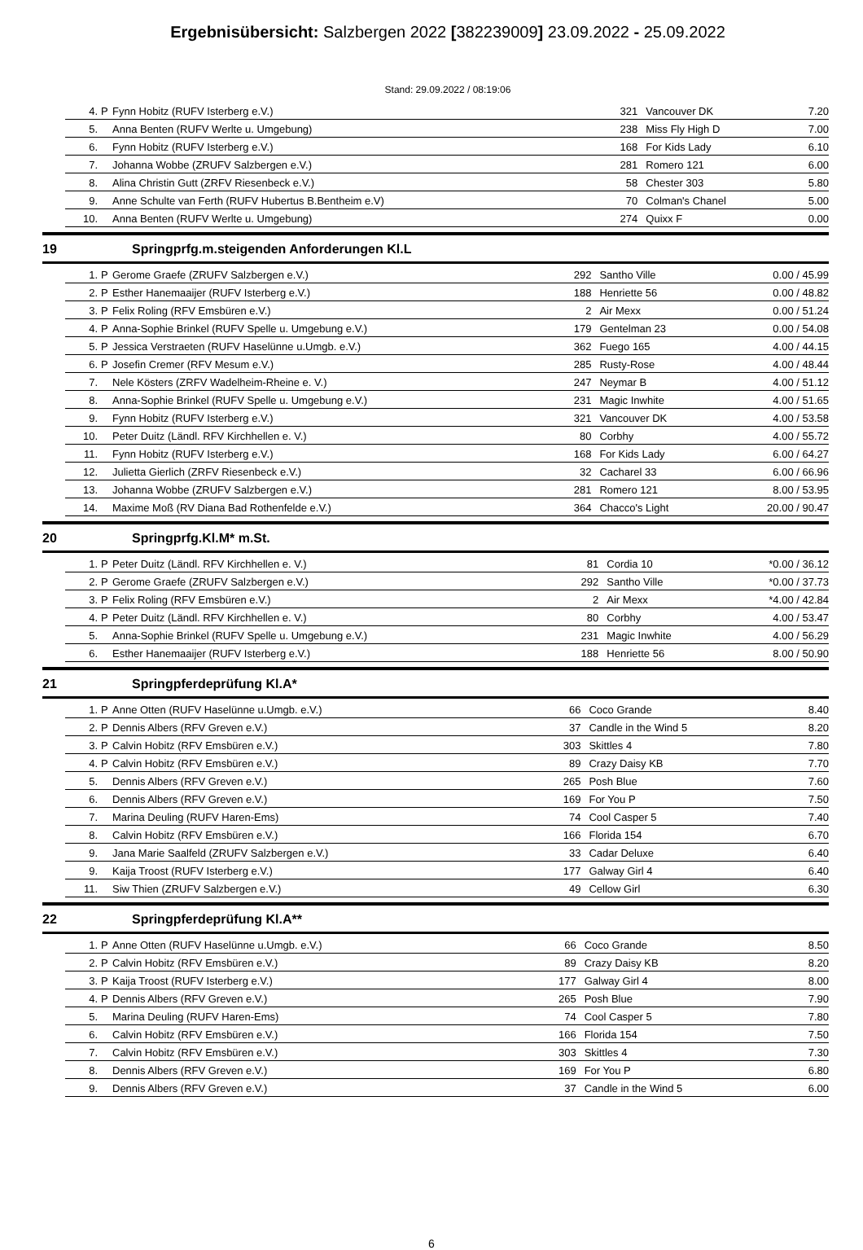Ergebnisübersicht: Salzbergen 2022 [382239009] 23.09.2022 - 25.09.2022
Stand: 29.09.2022 / 08:19:06
| | 4. | P | Fynn Hobitz (RUFV Isterberg e.V.) | 321 | Vancouver DK | 7.20 |
| | 5. | | Anna Benten (RUFV Werlte u. Umgebung) | 238 | Miss Fly High D | 7.00 |
| | 6. | | Fynn Hobitz (RUFV Isterberg e.V.) | 168 | For Kids Lady | 6.10 |
| | 7. | | Johanna Wobbe (ZRUFV Salzbergen e.V.) | 281 | Romero 121 | 6.00 |
| | 8. | | Alina Christin Gutt (ZRFV Riesenbeck e.V.) | 58 | Chester 303 | 5.80 |
| | 9. | | Anne Schulte van Ferth (RUFV Hubertus B.Bentheim e.V) | 70 | Colman's Chanel | 5.00 |
| | 10. | | Anna Benten (RUFV Werlte u. Umgebung) | 274 | Quixx F | 0.00 |
19 Springprfg.m.steigenden Anforderungen Kl.L
| | 1. | P | Gerome Graefe (ZRUFV Salzbergen e.V.) | 292 | Santho Ville | 0.00 / 45.99 |
| | 2. | P | Esther Hanemaaijer (RUFV Isterberg e.V.) | 188 | Henriette 56 | 0.00 / 48.82 |
| | 3. | P | Felix Roling (RFV Emsbüren e.V.) | 2 | Air Mexx | 0.00 / 51.24 |
| | 4. | P | Anna-Sophie Brinkel (RUFV Spelle u. Umgebung e.V.) | 179 | Gentelman 23 | 0.00 / 54.08 |
| | 5. | P | Jessica Verstraeten (RUFV Haselünne u.Umgb. e.V.) | 362 | Fuego 165 | 4.00 / 44.15 |
| | 6. | P | Josefin Cremer (RFV Mesum e.V.) | 285 | Rusty-Rose | 4.00 / 48.44 |
| | 7. | | Nele Kösters (ZRFV Wadelheim-Rheine e. V.) | 247 | Neymar B | 4.00 / 51.12 |
| | 8. | | Anna-Sophie Brinkel (RUFV Spelle u. Umgebung e.V.) | 231 | Magic Inwhite | 4.00 / 51.65 |
| | 9. | | Fynn Hobitz (RUFV Isterberg e.V.) | 321 | Vancouver DK | 4.00 / 53.58 |
| | 10. | | Peter Duitz (Ländl. RFV Kirchhellen e. V.) | 80 | Corbhy | 4.00 / 55.72 |
| | 11. | | Fynn Hobitz (RUFV Isterberg e.V.) | 168 | For Kids Lady | 6.00 / 64.27 |
| | 12. | | Julietta Gierlich (ZRFV Riesenbeck e.V.) | 32 | Cacharel 33 | 6.00 / 66.96 |
| | 13. | | Johanna Wobbe (ZRUFV Salzbergen e.V.) | 281 | Romero 121 | 8.00 / 53.95 |
| | 14. | | Maxime Moß (RV Diana Bad Rothenfelde e.V.) | 364 | Chacco's Light | 20.00 / 90.47 |
20 Springprfg.Kl.M* m.St.
| | 1. | P | Peter Duitz (Ländl. RFV Kirchhellen e. V.) | 81 | Cordia 10 | *0.00 / 36.12 |
| | 2. | P | Gerome Graefe (ZRUFV Salzbergen e.V.) | 292 | Santho Ville | *0.00 / 37.73 |
| | 3. | P | Felix Roling (RFV Emsbüren e.V.) | 2 | Air Mexx | *4.00 / 42.84 |
| | 4. | P | Peter Duitz (Ländl. RFV Kirchhellen e. V.) | 80 | Corbhy | 4.00 / 53.47 |
| | 5. | | Anna-Sophie Brinkel (RUFV Spelle u. Umgebung e.V.) | 231 | Magic Inwhite | 4.00 / 56.29 |
| | 6. | | Esther Hanemaaijer (RUFV Isterberg e.V.) | 188 | Henriette 56 | 8.00 / 50.90 |
21 Springpferdeprüfung Kl.A*
| | 1. | P | Anne Otten (RUFV Haselünne u.Umgb. e.V.) | 66 | Coco Grande | 8.40 |
| | 2. | P | Dennis Albers (RFV Greven e.V.) | 37 | Candle in the Wind 5 | 8.20 |
| | 3. | P | Calvin Hobitz (RFV Emsbüren e.V.) | 303 | Skittles 4 | 7.80 |
| | 4. | P | Calvin Hobitz (RFV Emsbüren e.V.) | 89 | Crazy Daisy KB | 7.70 |
| | 5. | | Dennis Albers (RFV Greven e.V.) | 265 | Posh Blue | 7.60 |
| | 6. | | Dennis Albers (RFV Greven e.V.) | 169 | For You P | 7.50 |
| | 7. | | Marina Deuling (RUFV Haren-Ems) | 74 | Cool Casper 5 | 7.40 |
| | 8. | | Calvin Hobitz (RFV Emsbüren e.V.) | 166 | Florida 154 | 6.70 |
| | 9. | | Jana Marie Saalfeld (ZRUFV Salzbergen e.V.) | 33 | Cadar Deluxe | 6.40 |
| | 9. | | Kaija Troost (RUFV Isterberg e.V.) | 177 | Galway Girl 4 | 6.40 |
| | 11. | | Siw Thien (ZRUFV Salzbergen e.V.) | 49 | Cellow Girl | 6.30 |
22 Springpferdeprüfung Kl.A**
| | 1. | P | Anne Otten (RUFV Haselünne u.Umgb. e.V.) | 66 | Coco Grande | 8.50 |
| | 2. | P | Calvin Hobitz (RFV Emsbüren e.V.) | 89 | Crazy Daisy KB | 8.20 |
| | 3. | P | Kaija Troost (RUFV Isterberg e.V.) | 177 | Galway Girl 4 | 8.00 |
| | 4. | P | Dennis Albers (RFV Greven e.V.) | 265 | Posh Blue | 7.90 |
| | 5. | | Marina Deuling (RUFV Haren-Ems) | 74 | Cool Casper 5 | 7.80 |
| | 6. | | Calvin Hobitz (RFV Emsbüren e.V.) | 166 | Florida 154 | 7.50 |
| | 7. | | Calvin Hobitz (RFV Emsbüren e.V.) | 303 | Skittles 4 | 7.30 |
| | 8. | | Dennis Albers (RFV Greven e.V.) | 169 | For You P | 6.80 |
| | 9. | | Dennis Albers (RFV Greven e.V.) | 37 | Candle in the Wind 5 | 6.00 |
6